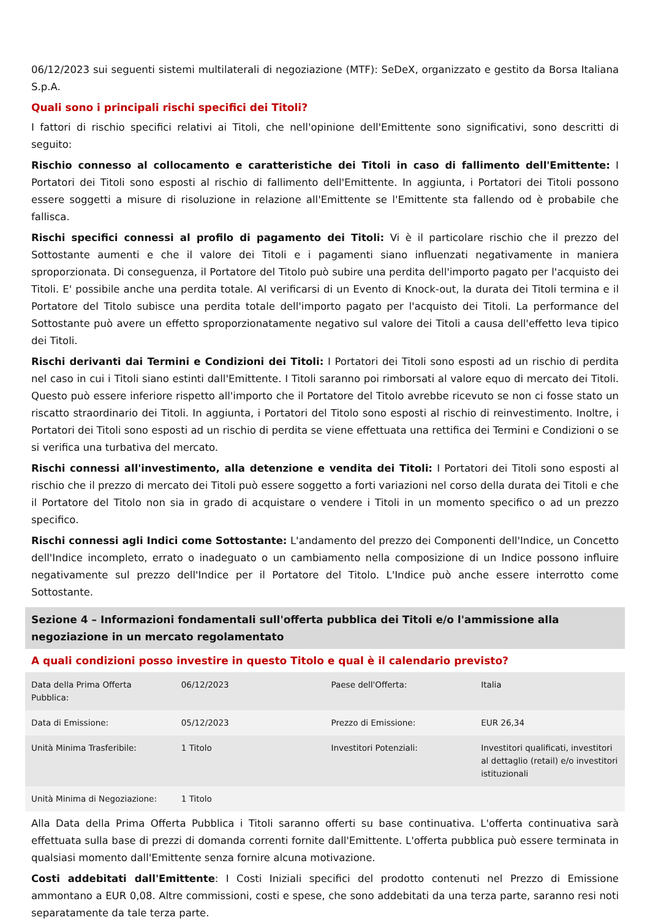06/12/2023 sui seguenti sistemi multilaterali di negoziazione (MTF): SeDeX, organizzato e gestito da Borsa Italiana S.p.A.
Quali sono i principali rischi specifici dei Titoli?
I fattori di rischio specifici relativi ai Titoli, che nell'opinione dell'Emittente sono significativi, sono descritti di seguito:
Rischio connesso al collocamento e caratteristiche dei Titoli in caso di fallimento dell'Emittente: I Portatori dei Titoli sono esposti al rischio di fallimento dell'Emittente. In aggiunta, i Portatori dei Titoli possono essere soggetti a misure di risoluzione in relazione all'Emittente se l'Emittente sta fallendo od è probabile che fallisca.
Rischi specifici connessi al profilo di pagamento dei Titoli: Vi è il particolare rischio che il prezzo del Sottostante aumenti e che il valore dei Titoli e i pagamenti siano influenzati negativamente in maniera sproporzionata. Di conseguenza, il Portatore del Titolo può subire una perdita dell'importo pagato per l'acquisto dei Titoli. E' possibile anche una perdita totale. Al verificarsi di un Evento di Knock-out, la durata dei Titoli termina e il Portatore del Titolo subisce una perdita totale dell'importo pagato per l'acquisto dei Titoli. La performance del Sottostante può avere un effetto sproporzionatamente negativo sul valore dei Titoli a causa dell'effetto leva tipico dei Titoli.
Rischi derivanti dai Termini e Condizioni dei Titoli: I Portatori dei Titoli sono esposti ad un rischio di perdita nel caso in cui i Titoli siano estinti dall'Emittente. I Titoli saranno poi rimborsati al valore equo di mercato dei Titoli. Questo può essere inferiore rispetto all'importo che il Portatore del Titolo avrebbe ricevuto se non ci fosse stato un riscatto straordinario dei Titoli. In aggiunta, i Portatori del Titolo sono esposti al rischio di reinvestimento. Inoltre, i Portatori dei Titoli sono esposti ad un rischio di perdita se viene effettuata una rettifica dei Termini e Condizioni o se si verifica una turbativa del mercato.
Rischi connessi all'investimento, alla detenzione e vendita dei Titoli: I Portatori dei Titoli sono esposti al rischio che il prezzo di mercato dei Titoli può essere soggetto a forti variazioni nel corso della durata dei Titoli e che il Portatore del Titolo non sia in grado di acquistare o vendere i Titoli in un momento specifico o ad un prezzo specifico.
Rischi connessi agli Indici come Sottostante: L'andamento del prezzo dei Componenti dell'Indice, un Concetto dell'Indice incompleto, errato o inadeguato o un cambiamento nella composizione di un Indice possono influire negativamente sul prezzo dell'Indice per il Portatore del Titolo. L'Indice può anche essere interrotto come Sottostante.
Sezione 4 – Informazioni fondamentali sull'offerta pubblica dei Titoli e/o l'ammissione alla negoziazione in un mercato regolamentato
A quali condizioni posso investire in questo Titolo e qual è il calendario previsto?
| Data della Prima Offerta Pubblica: | 06/12/2023 | Paese dell'Offerta: | Italia |
| Data di Emissione: | 05/12/2023 | Prezzo di Emissione: | EUR 26,34 |
| Unità Minima Trasferibile: | 1 Titolo | Investitori Potenziali: | Investitori qualificati, investitori al dettaglio (retail) e/o investitori istituzionali |
| Unità Minima di Negoziazione: | 1 Titolo | | |
Alla Data della Prima Offerta Pubblica i Titoli saranno offerti su base continuativa. L'offerta continuativa sarà effettuata sulla base di prezzi di domanda correnti fornite dall'Emittente. L'offerta pubblica può essere terminata in qualsiasi momento dall'Emittente senza fornire alcuna motivazione.
Costi addebitati dall'Emittente: I Costi Iniziali specifici del prodotto contenuti nel Prezzo di Emissione ammontano a EUR 0,08. Altre commissioni, costi e spese, che sono addebitati da una terza parte, saranno resi noti separatamente da tale terza parte.